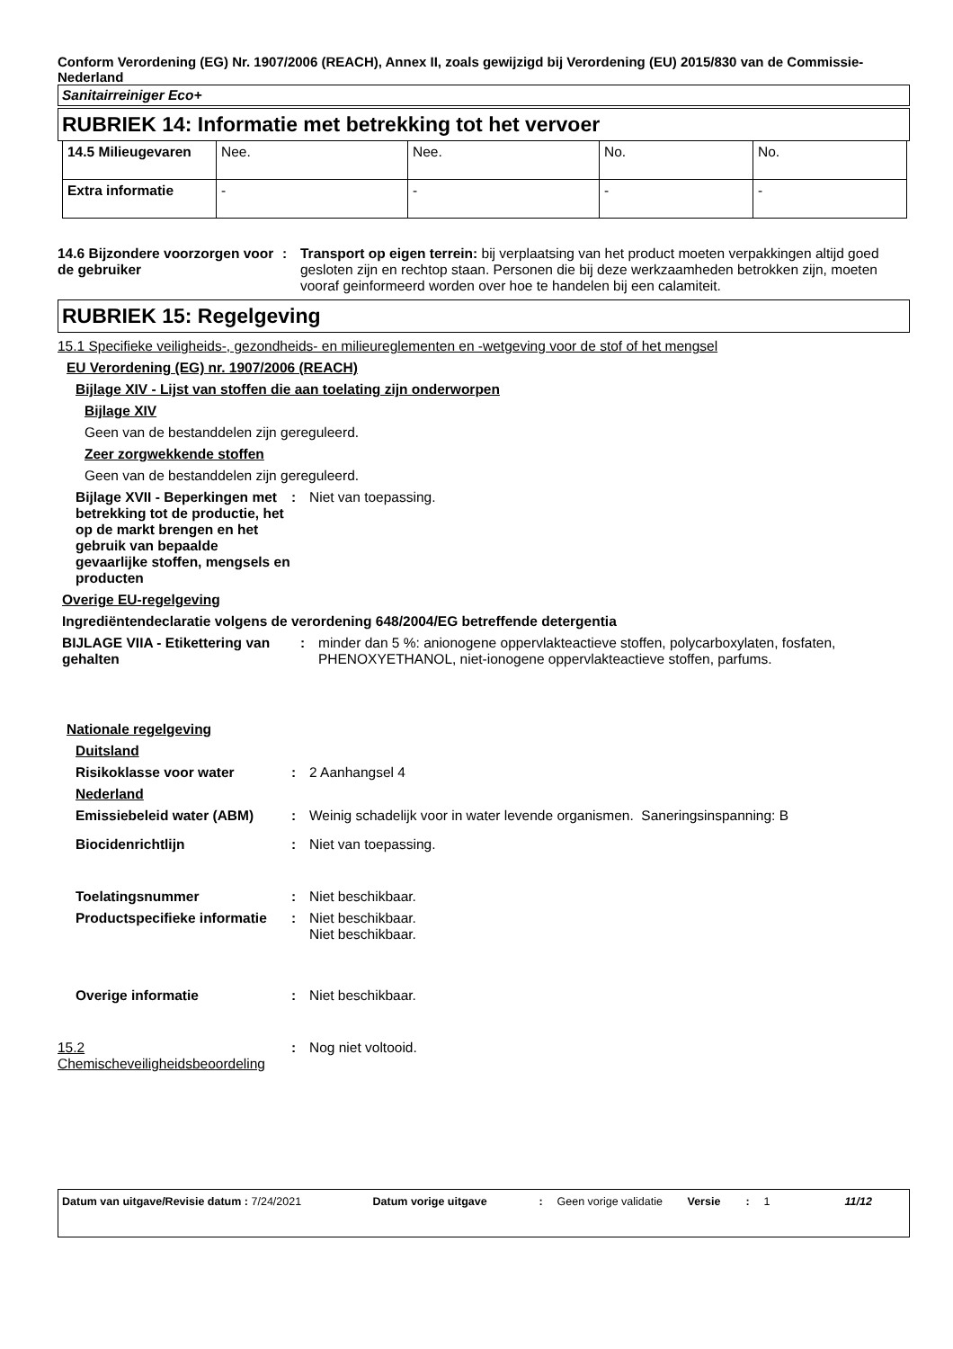Conform Verordening (EG) Nr. 1907/2006 (REACH), Annex II, zoals gewijzigd bij Verordening (EU) 2015/830 van de Commissie- Nederland
Sanitairreiniger Eco+
RUBRIEK 14: Informatie met betrekking tot het vervoer
| 14.5 Milieugevaren | Nee. | Nee. | No. | No. |
| Extra informatie | - | - | - | - |
14.6 Bijzondere voorzorgen voor de gebruiker
: Transport op eigen terrein: bij verplaatsing van het product moeten verpakkingen altijd goed gesloten zijn en rechtop staan. Personen die bij deze werkzaamheden betrokken zijn, moeten vooraf geinformeerd worden over hoe te handelen bij een calamiteit.
RUBRIEK 15: Regelgeving
15.1 Specifieke veiligheids-, gezondheids- en milieureglementen en -wetgeving voor de stof of het mengsel
EU Verordening (EG) nr. 1907/2006 (REACH)
Bijlage XIV - Lijst van stoffen die aan toelating zijn onderworpen
Bijlage XIV
Geen van de bestanddelen zijn gereguleerd.
Zeer zorgwekkende stoffen
Geen van de bestanddelen zijn gereguleerd.
Bijlage XVII - Beperkingen met betrekking tot de productie, het op de markt brengen en het gebruik van bepaalde gevaarlijke stoffen, mengsels en producten
: Niet van toepassing.
Overige EU-regelgeving
Ingrediëntendeclaratie volgens de verordening 648/2004/EG betreffende detergentia
BIJLAGE VIIA - Etikettering van gehalten
: minder dan 5 %: anionogene oppervlakteactieve stoffen, polycarboxylaten, fosfaten, PHENOXYETHANOL, niet-ionogene oppervlakteactieve stoffen, parfums.
Nationale regelgeving
Duitsland
Risikoklasse voor water : 2 Aanhangsel 4
Nederland
Emissiebeleid water (ABM) : Weinig schadelijk voor in water levende organismen. Saneringsinspanning: B
Biocidenrichtlijn : Niet van toepassing.
Toelatingsnummer : Niet beschikbaar.
Productspecifieke informatie
: Niet beschikbaar.
Niet beschikbaar.
Overige informatie : Niet beschikbaar.
15.2 Chemischeveiligheidsbeoordeling
: Nog niet voltooid.
Datum van uitgave/Revisie datum : 7/24/2021 Datum vorige uitgave: Geen vorige validatie Versie: 1 11/12